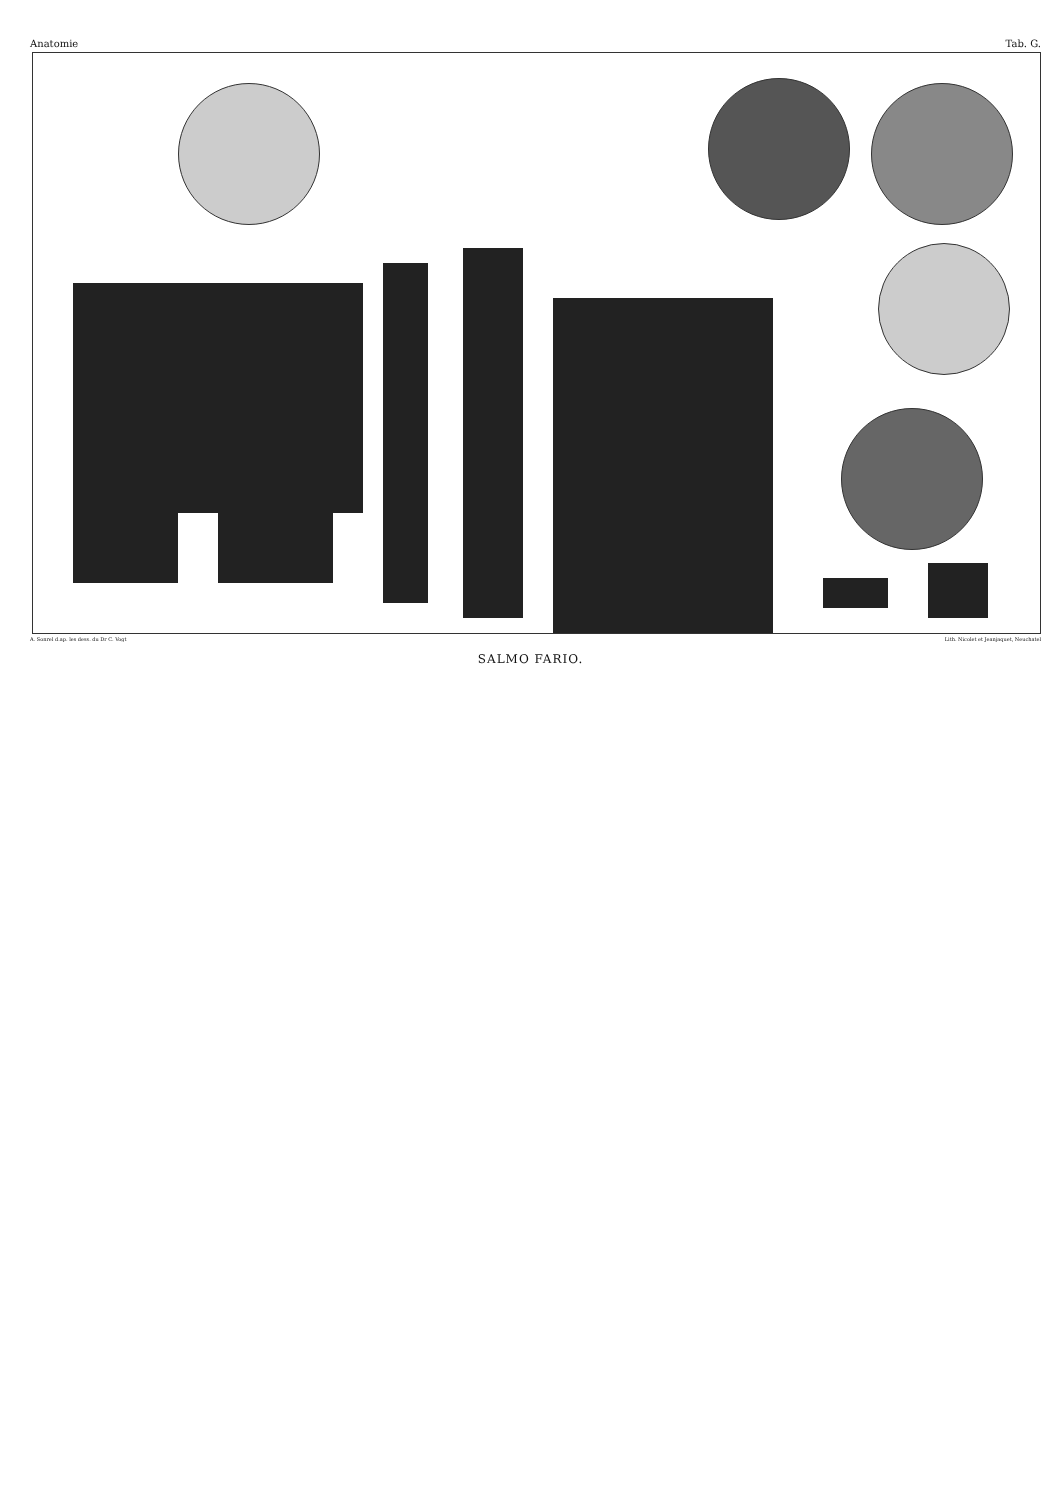Anatomie Tab. G.
A. Sonrel d.ap. les dess. du Dr C. Vogt Lith. Nicolet et Jeanjaquet, Neuchatel
SALMO FARIO.